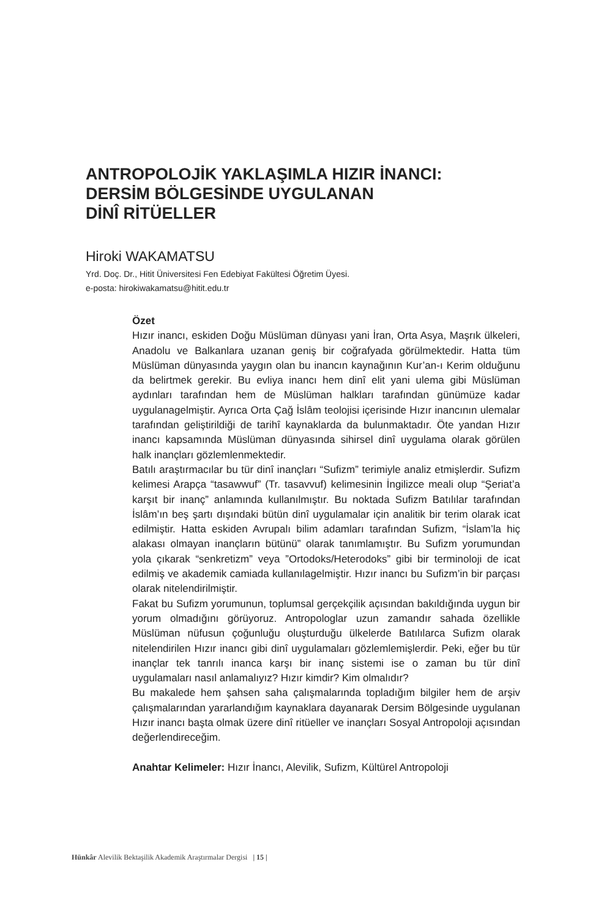ANTROPOLOJİK YAKLAŞIMLA HIZIR İNANCI:
DERSİM BÖLGESİNDE UYGULANAN
DİNÎ RİTÜELLER
Hiroki WAKAMATSU
Yrd. Doç. Dr., Hitit Üniversitesi Fen Edebiyat Fakültesi Öğretim Üyesi.
e-posta: hirokiwakamatsu@hitit.edu.tr
Özet
Hızır inancı, eskiden Doğu Müslüman dünyası yani İran, Orta Asya, Maşrık ülkeleri, Anadolu ve Balkanlara uzanan geniş bir coğrafyada görülmektedir. Hatta tüm Müslüman dünyasında yaygın olan bu inancın kaynağının Kur’an-ı Kerim olduğunu da belirtmek gerekir. Bu evliya inancı hem dinî elit yani ulema gibi Müslüman aydınları tarafından hem de Müslüman halkları tarafından günümüze kadar uygulanagelmiştir. Ayrıca Orta Çağ İslâm teolojisi içerisinde Hızır inancının ulemalar tarafından geliştirildiği de tarihî kaynaklarda da bulunmaktadır. Öte yandan Hızır inancı kapsamında Müslüman dünyasında sihirsel dinî uygulama olarak görülen halk inançları gözlemlenmektedir.
Batılı araştırmacılar bu tür dinî inançları “Sufizm” terimiyle analiz etmişlerdir. Sufizm kelimesi Arapça “tasawwuf” (Tr. tasavvuf) kelimesinin İngilizce meali olup “Şeriat’a karşıt bir inanç” anlamında kullanılmıştır. Bu noktada Sufizm Batılılar tarafından İslâm’ın beş şartı dışındaki bütün dinî uygulamalar için analitik bir terim olarak icat edilmiştir. Hatta eskiden Avrupalı bilim adamları tarafından Sufizm, “İslam’la hiç alakası olmayan inançların bütünü” olarak tanımlamıştır. Bu Sufizm yorumundan yola çıkarak “senkretizm” veya ”Ortodoks/Heterodoks” gibi bir terminoloji de icat edilmiş ve akademik camiada kullanılagelmiştir. Hızır inancı bu Sufizm’in bir parçası olarak nitelendirilmiştir.
Fakat bu Sufizm yorumunun, toplumsal gerçekçilik açısından bakıldığında uygun bir yorum olmadığını görüyoruz. Antropologlar uzun zamandır sahada özellikle Müslüman nüfusun çoğunluğu oluşturduğu ülkelerde Batılılarca Sufizm olarak nitelendirilen Hızır inancı gibi dinî uygulamaları gözlemlemişlerdir. Peki, eğer bu tür inançlar tek tanrılı inanca karşı bir inanç sistemi ise o zaman bu tür dinî uygulamaları nasıl anlamalıyız? Hızır kimdir? Kim olmalıdır?
Bu makalede hem şahsen saha çalışmalarında topladığım bilgiler hem de arşiv çalışmalarından yararlandığım kaynaklara dayanarak Dersim Bölgesinde uygulanan Hızır inancı başta olmak üzere dinî ritüeller ve inançları Sosyal Antropoloji açısından değerlendireceğim.
Anahtar Kelimeler: Hızır İnancı, Alevilik, Sufizm, Kültürel Antropoloji
Hünkâr Alevilik Bektaşilik Akademik Araştırmalar Dergisi | 15 |